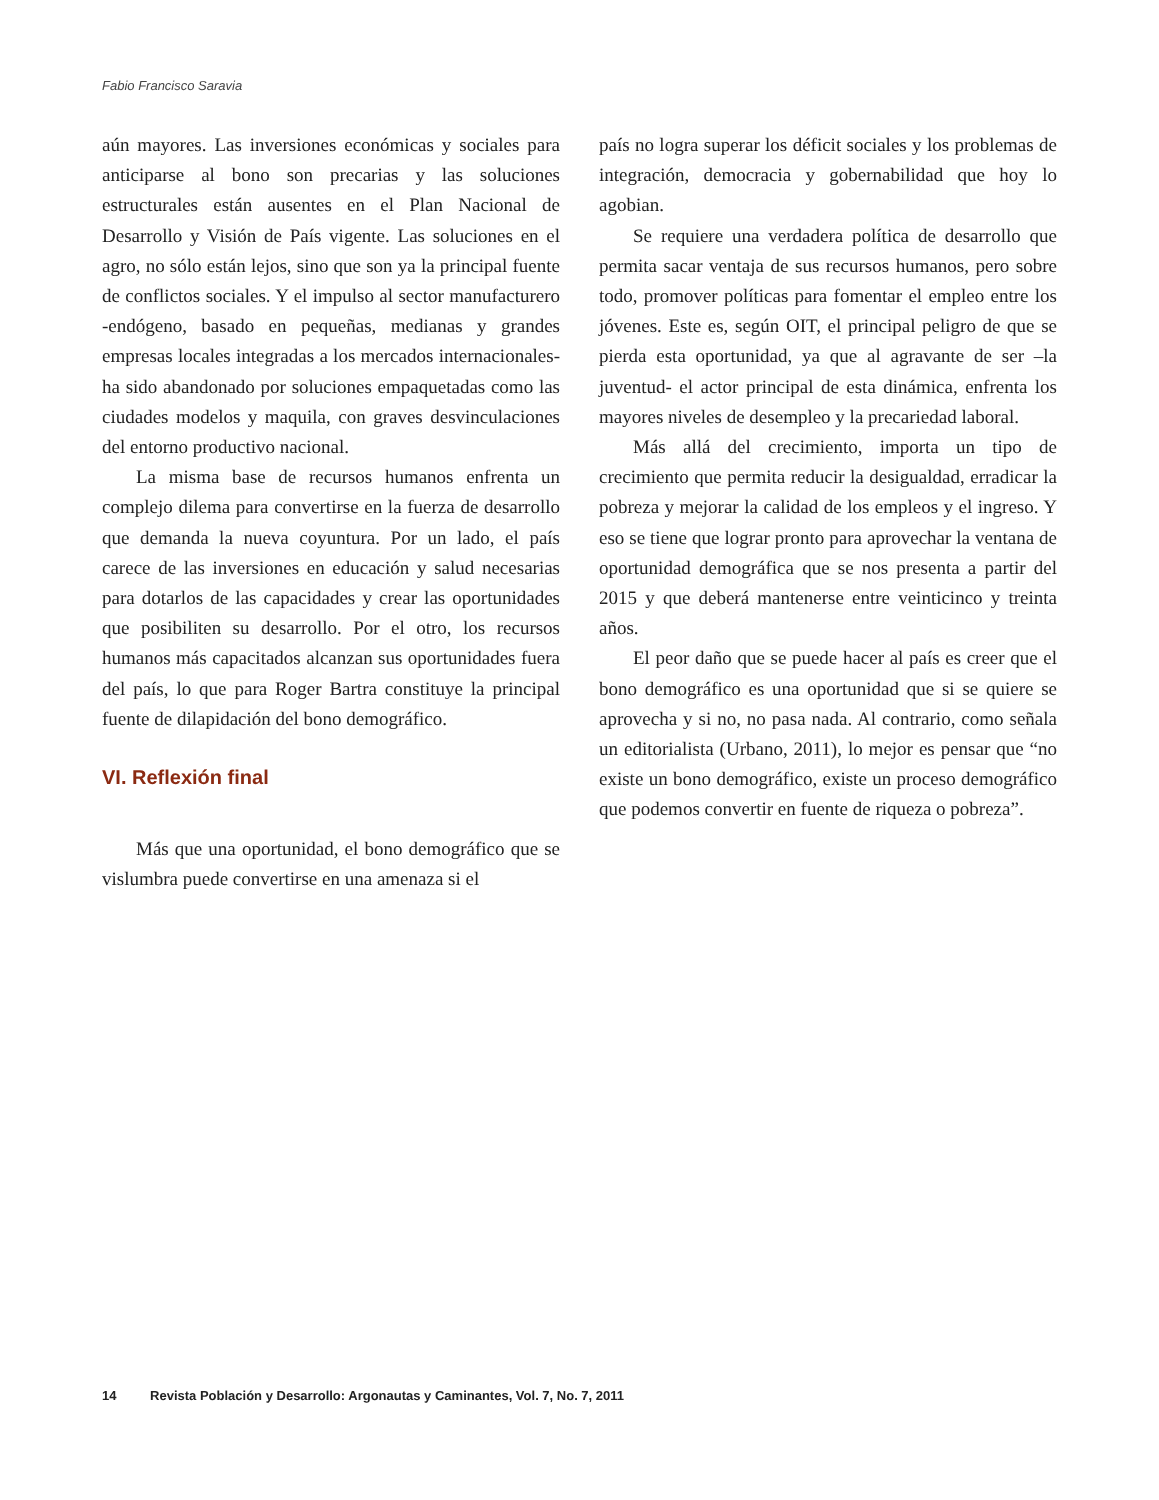Fabio Francisco Saravia
aún mayores. Las inversiones económicas y sociales para anticiparse al bono son precarias y las soluciones estructurales están ausentes en el Plan Nacional de Desarrollo y Visión de País vigente. Las soluciones en el agro, no sólo están lejos, sino que son ya la principal fuente de conflictos sociales. Y el impulso al sector manufacturero -endógeno, basado en pequeñas, medianas y grandes empresas locales integradas a los mercados internacionales- ha sido abandonado por soluciones empaquetadas como las ciudades modelos y maquila, con graves desvinculaciones del entorno productivo nacional.
La misma base de recursos humanos enfrenta un complejo dilema para convertirse en la fuerza de desarrollo que demanda la nueva coyuntura. Por un lado, el país carece de las inversiones en educación y salud necesarias para dotarlos de las capacidades y crear las oportunidades que posibiliten su desarrollo. Por el otro, los recursos humanos más capacitados alcanzan sus oportunidades fuera del país, lo que para Roger Bartra constituye la principal fuente de dilapidación del bono demográfico.
VI. Reflexión final
Más que una oportunidad, el bono demográfico que se vislumbra puede convertirse en una amenaza si el
país no logra superar los déficit sociales y los problemas de integración, democracia y gobernabilidad que hoy lo agobian.
Se requiere una verdadera política de desarrollo que permita sacar ventaja de sus recursos humanos, pero sobre todo, promover políticas para fomentar el empleo entre los jóvenes. Este es, según OIT, el principal peligro de que se pierda esta oportunidad, ya que al agravante de ser –la juventud- el actor principal de esta dinámica, enfrenta los mayores niveles de desempleo y la precariedad laboral.
Más allá del crecimiento, importa un tipo de crecimiento que permita reducir la desigualdad, erradicar la pobreza y mejorar la calidad de los empleos y el ingreso. Y eso se tiene que lograr pronto para aprovechar la ventana de oportunidad demográfica que se nos presenta a partir del 2015 y que deberá mantenerse entre veinticinco y treinta años.
El peor daño que se puede hacer al país es creer que el bono demográfico es una oportunidad que si se quiere se aprovecha y si no, no pasa nada. Al contrario, como señala un editorialista (Urbano, 2011), lo mejor es pensar que “no existe un bono demográfico, existe un proceso demográfico que podemos convertir en fuente de riqueza o pobreza”.
14 Revista Población y Desarrollo: Argonautas y Caminantes, Vol. 7, No. 7, 2011